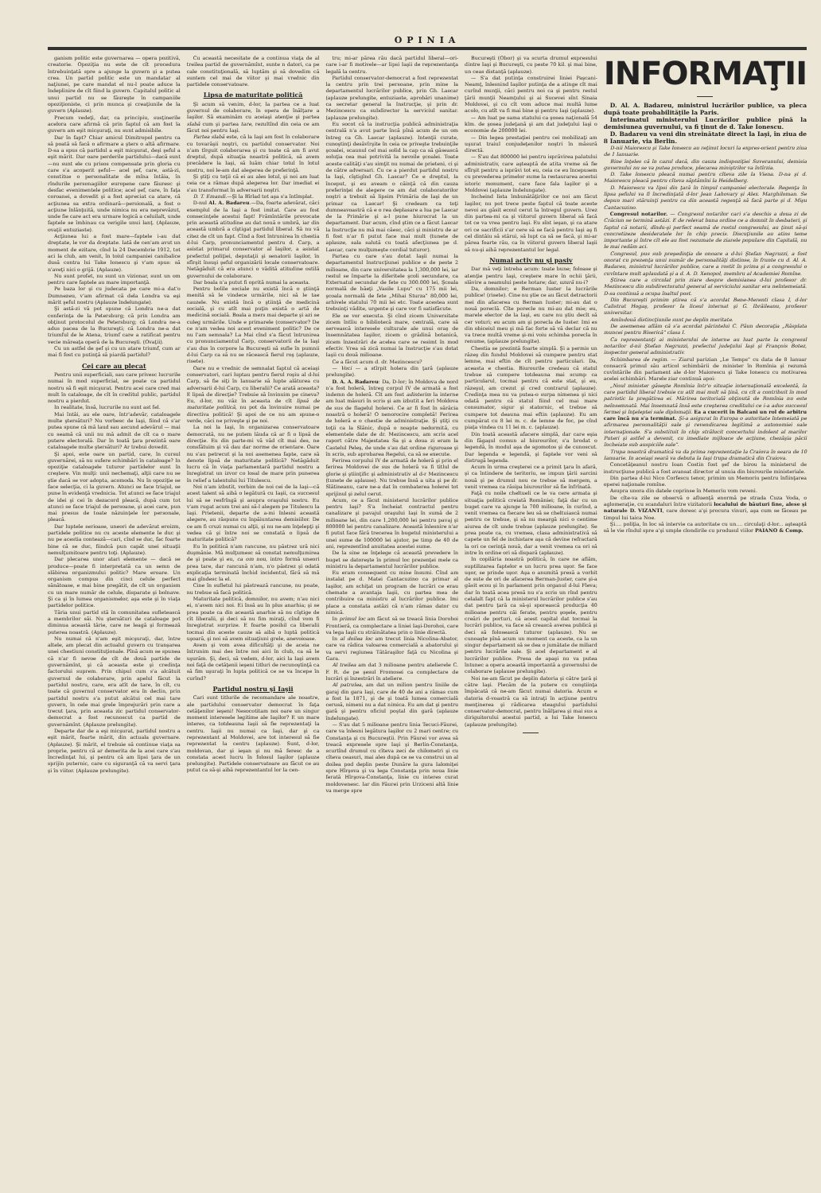OPINIA
ganism politic este guvernarea — opera pozitivă, creatorie. Opoziţia nu este de cît procedura întrebuinţată spre a ajunge la guvern şi a putea crea. Un partid politic este un mandatar al naţiunei, pe care mandat el nu-l poate aduce la îndeplinire de cît fiind la guvern. Capitalul politic al unui partid nu se făureşte în campaniile opoziţioniste, ci prin munca şi creaţiunile de la guvern (Aplauze).
Precum vedeţi, dar, ca principiu, susţinerile acelora care afirmă că prin faptul că am fost la guvern am eşit micşuraţi, nu sunt admisibile.
Dar în fapt? Chiar amicul Dimitropol pentru ca să poată să facă o afirmare a şters o altă afirmare. D-sa a spus că partidul a eşit micşurat, deşi şeful a eşit mărit. Dar oare perderile partidului—dacă sunt—nu sunt ele cu prisos compensate prin gloria cu care s'a acoperit şeful— acel şef, care, astă-zi, constitue o personalitate de mîna întâia, în rîndurile personagiilor europene care făuresc şi desfac evenimentele politice; acel şef, care, în faţa coroanei, a dovedit şi a fost apreciat ca atare, că acţiunea sa extra ordinară—persională, a fost o acţiune înlănţuită, unde nimica nu era neprevăzut, unde fie care act era urmare logică a celuilalt, unde faptele se îmbinau ca verigile unui lanţ. (Aplauze, ovaţii entuziaste).
Acţiunea lui a fost mare—faptele i-au dat dreptate, le vor da dreptate. Iată de cen'am avut un moment de ezitare, cînd la 24 Decembrie 1912, tot aci la club, am venit, în toiul campaniei canibalice dusă contra lui Take Ionescu şi v'am spus: să n'aveţi nici o grijă. (Aplauze).
Nu sunt profet, nu sunt un vizionar, sunt un om pentru care faptele au mare importanţă.
Pe baza lor şi cu judecata pe care mi-a dat'o Dumnezeu, v'am afirmat că dela Londra va eşi mărit şeful nostru (Aplauze îndelungate).
Şi astă-zi vă pot spune că Londra ne-a dat conferinţa de la Petersburg; că prin Londra am obţinut protocolul de Petersburg; că Londra ne-a adus pacea de la Bucureşti; că Londra ne-a dat triumful de le Atena, triumf care a ratificat pentru vecie măreaţa operă de la Bucureşti. (Ovaţii).
Cu un astfel de şef şi cu un atare triumf, cum ar mai fi fost cu putinţă să piardă partidul?
Cei care au plecat
Pentru unii superficiali, sau care privesc lucrurile numai în mod superficial, se poate ca partidul nostru să fi eşit micşurat. Pentru acei care cred mai mult în cataloage, de cît în creditul public, partidul nostru a pierdut.
In realitate, însă, lucrurile nu sunt ast fel.
Mai întâi, au ele oare, într'adevăr, cataloagele multe ştersături? Nu vorbesc de Iaşi, fiind că s'ar putea spune că mă laud sau ascund adevărul — mai cu seamă că unii nu mă admit de cît ca o mare putere electorală. Dar în toată ţara prezintă oare cataloagele multe ştersături? Ar trebui dovedit.
Şi apoi, este oare un partid, care, în cursul guvernărei, să nu sufere schimbări în cataloage? In opoziţie cataloagele tuturor partidelor sunt în creştere. Vin mulţi: unii nechemaţi, alţii care nu se ştie dacă se vor adopta, acomoda. Nu în opoziţie se face selecţia, ci la guvern. Atunci se face triajul, se pune în evidenţă vrednicia. Tot atunci se face triajul de idei şi cei în dezacord pleacă, după cum tot atunci se face triajul de persoane, şi acei care, pun mai presus de toate năzuinţele lor personale, pleacă.
Dar luptele serioase, uneori de adevărat eroizm, partidele politice nu cu aceste elemente le duc şi nu pe acestia contează—cari, cînd se duc, fac foarte bine că se duc, fiindcă pun capăt unei situaţii nemulţumitoare pentru toţi. (Aplauze).
Dar plecarea unor atari elemente — dacă se produce—poate fi interpretată ca un semn de slăbirea organizmului politic? Mare eroare. Un organism compus din cinci celule perfect sănătoase, e mai bine pregătit, de cît un organism cu un mare număr de celule, disparate şi bolnave. Şi ca şi în lumea organismelor, aşa este şi în viaţa partidelor politice.
Tăria unui partid stă în comunitatea sufletească a membrilor săi. Nu ştersături de cataloage pot diminua această tărie, care ne leagă şi formează puterea noastră. (Aplauze).
Nu numai că n'am eşit micşuraţi, dar, între altele, am plecat din actualul guvern cu tranşarea unei chestiuni constituţionale. Pînă acum se spunea că n'ar fi nevoe de cît de două partide de guvernămînt, şi că aceasta este şi credinţa factorului suprem. Prin chipul cum s'a alcătuit guvernul de colaborare, prin apelul făcut la partidul nostru, care, era atît de tare, în cît, cu toate că guvernul conservator era în declin, prin partidul nostru s'a putut alcătui cel mai tare guvern, în cele mai grele împrejurări prin care a trecut ţara, prin aceasta zic partidul conservator-democrat a fost recunoscut ca partid de guvernămînt. (Aplauze prelungite).
Departe dar de a eşi micşurat, partidul nostru a eşit mărit, foarte mărit, din actuala guvernare. (Aplauze). Şi mărit, el trebuie să continue viaţa sa proprie, pentru că ar demerita de la acei care s'au încredinţat lui, şi pentru că am lipsi ţara de un sprijin puternic, care cu siguranţă că va servi ţara şi în viitor. (Aplauze prelungite).
Cu această necesitate de a continua viaţa de al treilea partid de guvernămînt, sunte n datori, ca pe cale constituţională, să luptăm şi să dovedim că suntem cel mai de viitor şi mai vrednic din partidele conservatoare.
Lipsa de maturitate politică
Şi acum să venim, d-lor, la partea ce a luat guvernul de colaborare, în opera de înălţare a Iaşilor. Să examinăm cu aceiaşi atenţie şi partea slabă cum şi partea tare, rezultînd din ceia ce am făcut noi pentru Iaşi.
Partea slabă este, că la Iaşi am fost în colaborare cu tovarăşii noştri, cu partidul conservator. Noi n'am tîrguit colaborarea şi cu toate că am fi avut dreptul, după situaţia noastră politică, să avem precădere la Iaşi, să luăm chiar totul în lotul nostru, noi le-am dat alegerea de preferinţă.
Şi ştiţi cu toţii că ei au ales lotul, şi noi am luat ceia ce a rămas după alegerea lor. Dar imediat ei s'au transformat în adversarii noştri.
D. T. Emandi.—Şi la Bîrlad tot aşa s'a întîmplat.
D-nul Al. A. Badareu.—Da, foarte adevărat, căci exemplul de la Iaşi a fost imitat. Care au fost consecinţele acestui fapt! Frămîntările provocate prin această atitudine au dat nouă o umbră, iar din această umbră a cîştigat partidul liberal. Să nu vă citez de cît un fapt. Cînd a fost întrunirea în chestia d-lui Carp, pronunciamentul pentru d. Carp, a asistat primarul conservator al Iaşilor, a asistat prefectul poliţiei, deputaţii şi senatorii Iaşilor, în sfîrşit însuşi şeful organizării locale conservatoare. Netăgăduit că era atunci o vădită atitudine ostilă guvernului de colaborare.
Dar boala n'a putut fi oprită numai la aceasta.
Pentru bolile sociale nu există încă o ştiinţă menită să le vindece urmările, nici să le tae cauzele. Nu există încă o ştiinţă de medicină socială, şi cu atît mai puţin există o artă de medicină socială. Boala a mers mai departe şi azi se culeg urmările. Unde e primarele (conservator? De ce n'am vedea noi acest eveniment politic? De ce nu l'am semnala? La Mai cînd s'a făcut întrunirea cu pronunciamentul Carp, conservatorii de la Iaşi s'au dus în corpore la Bucureşti să sufle în pumnii d-lui Carp ca să nu se răcească fierul roş (aplauze, risete).
Oare nu e vrednic de semnalat faptul că aceiaşi conservatori, cari luptau pentru fierul roşiu al d-lui Carp, să fie siţi în Ianuarie să lupte alăturea cu adversarii d-lui Carp, cu liberalii? Ce arată aceasta? E lipsă de direcţie? Trebuie să învinuim pe cineva? Eu, d-lor, nu văz în aceasta de cît lipsă de maturitate politică, nu pot da învinuire numai pe directiva politică! Şi apoi de ce nu am spune-o verde, căci ne priveşte şi pe noi.
La noi la Iaşi, în organizarea conservatoare democrată, nu ne putem lăuda că ar fi o lipsă de direcţie. Eu din parte-mi vă văd cît mai des, ne consfătuim şi vă dau dar norme de orientare. Oare nu s'au petrecut şi la noi asemenea fapte, care să denote lipsă de maturitate politică? Netăgăduit lucru că în viaţa parlamentară partidul nostru a înregistrat un izvor co losal de mare prin punerea în relief a talentului lui Titulescu.
Noi n'am izbutit, vorbim de noi cei de la Iaşi—că acest talent să aibă o legătură cu Iaşii, ca succesul lui să se resfrîngă şi asupra oraşului nostru. Eu v'am rugat acum trei ani să-l alegem pe Titulescu la Iaşi. Prietenii, departe de a-mi înlesni această alegere, au răspuns cu înpăiuntarea demisiilor. De ce am fi cruzi numai cu alţii, şi nu ne-am înţelepţi şi vedea că şi între noi se constată o lipsă de maturitate politică?
Eu în politică n'am rancune, nu păstrez ură nici duşmănie. Mă mulţumesc să constat nemulţumirea de şi poate şi eu, ca om nou, intro formă uneori prea tare, dar rancună n'am, n'o păstrez şi odată explicaţia terminată închid incidentul, fără să mă mai gîndesc la el.
Cine în sufletul lui păstrează rancune, nu poate, nu trebue să facă politică.
Maturitate politică, domnilor, nu avem; n'au nici ei, n'avem nici noi. Ei însă au în plus anarhia; şi se prea poate ca din această anarhie să nu cîştige de cît liberalii, şi deci să nu fim miraţi, cînd vom fi înregistrat surprize. E foarte posibil ca liberalii tocmai din aceste cauze să aibă o luptă politică uşoară, şi noi să avem situaţiuni grele, anevoioase.
Avem şi vom avea dificultăţi şi de aceia ne întrunim mai des între noi aici în club, ca să le uşurăm. Şi, deci, să vedem, d-lor, aici la Iaşi avem noi faţă de cetăţenii ieşeni titluri de recunoştinţă ca să fim uşuraţi în lupta politică ce se va începe în curînd?
Partidul nostru şi Iaşii
Cari sunt titlurile de recomandare ale noastre, ale partidului conservator democrat în faţa cetăţenilor ieşeni! Nesocotitam noi oare un singur moment interesele legitime ale Iaşilor? E un mare interes, ca totdeauna Iaşii să fie reprezentaţi la centru. Iaşii nu numai ca Iaşi, dar şi ca reprezentant al Moldovei, are tot interesul să fie reprezentat la centru (aplauze). Sunt, d-lor, moldovan, dar şi ieşan şi nu mă feresc de a constata acest lucru în folosul Iaşilor (aplauze prelungite). Partidele conservatoare au făcut ce au putut ca să-şi aibă reprezentantul lor la cen-
tru; mi-ar părea rău dacă partidul liberal—ori-care i-ar fi motivele—ar lipsi Iaşii de reprezentanţa legală la centru.
Partidul conservator-democrat a fost reprezentat la centru prin trei persoane, prin mine la departamentul lucrărilor publice, prin Gh. Lascar (aplauze prelungite, entuziaste, aprobări unanime) ca secretar general la Instrucţie, şi prin dr. Mezincescu ca subdirector la serviciul sanitar. (aplauze prelungite).
Eu socot că la instrucţia publică administraţia centrală n'a avut parte încă pînă acum de un om întreg ca Gh. Lascar (aplauze). Intenţii curate, cunoştinţi desăvîrşite în ceia ce priveşte trebuinţile şcoalei, scaunul cel mai solid la cap ca să găsească soluţia cea mai potrivită la nevoile şcoalei. Toate aceste calităţi s'au simţit nu numai de prieteni, ci şi de către adversari. Cu ce a pierdut partidul nostru la Iaşi, cîştigînd Gh. Lascar? Ce e dreptul, la început, şi eu aveam o căinţă că din cauza preferinţei de alegere ce am dat colaboratorilor noştri a trebuit să lipsim Primăria de Iaşi de un primar ca Lascar! Şi credeam ca toţi dumneavoastră că e o rea deplasare a lua pe Lascar de la Primărie şi a-l pune biurocrat la un departament. Dar acum, cînd ştim ce a făcut Lascar la Instrucţie nu mă mai căesc, căci şi ministru de ar fi fost n'ar fi putut face mai mult (tunete de aplauze, sala salută cu toată afecţiunea pe d. Lascar, care mulţumeşte cordial tuturor).
Partea cu care s'au dotat Iaşii numai la departamentul Instrucţiunei publice e de peste 2 milioane, din care universitatea la 1,300,000 lei, iar restul se împarte la diferitele şcoli secundare, ca Externatul secundar de fete cu 300.000 lei, Şcoala normală de băeţi „Vasile Lupu" cu 175 mii lei, şcoala normală de fete „Mihai Sturza" 80,000 lei, arhivele statului 70 mii lei etc. Toate acestea sunt trebuinţi vădite, urgente şi care vor fi satisfăcute.
Ele se vor executa. Şi cînd zicem Universitate zicem întîiu o bibliotecă mare, centrală, care să servească interesele culturale ale unui oraş de însemnătatea Iaşilor, zicem o grădină botanică, zicem înzestrări de acelea care se resimt în mod efectiv. Vrea să zică numai la Instrucţie s'au dotat Iaşii cu două milioane.
Ce a făcut acum d. dr. Mezincescu?
— Voci — a stîrpit holera din ţară (aplauze prelungite).
D. A. A. Badareu: Da, D-lor; în Moldova de nord n'a fost holeră, întreg corpul IV de armată a fost indemn de holeră. Cît am fost adinterim la interne am luat măsuri în scris şi am izbutit a feri Moldova de sus de flagelul holerei. Ce ar fi fost în sărăcia noastră o holeră! O nenorocire completă! Ferirea de holeră e o chestie de administraţie. Şi ştiţi cu toţii ca la Slănic, după o noapte nedormită, cu elementele date de dr. Mezincescu, am scris acel raport către Majestatea Sa şi a doua zi eram la Castelul Peleş, de unde s'au dat ordine riguroase şi în scris, sub aprobarea Regelui, ca să se execute.
Ferirea corpului IV de armată de holeră şi prin el ferirea Moldovei de sus de holeră va fi titlul de glorie şi ştiinţific şi administrativ al d-r Mezincescu (tunete de aplause). Nu trebue însă a uita şi pe dr. Slătineanu, care ne-a dat în combaterea holerei tot sprijinul şi zelul cerut.
Acum, ce a făcut ministerul lucrărilor publice pentru Iaşi? S'a încheiat contractul pentru canalizare şi pavajul oraşului Iaşi în sumă de 2 milioane lei, din care 1,200,000 lei pentru pavaj şi 800000 lei pentru canalizare. Această înlesnire n'ar fi putut face fără trecerea în bugetul ministerului a unei sume de 100000 lei ajutor, pe timp de 40 de ani, reprezentînd anuitatea acestei sume.
De la sine se înţelege că această prevedere în buget se datoreşte în primul loc prezenţei mele ca ministru la departamentul lucrărilor publice.
Eu eram consequent cu mine însumi. Cînd am instalat pe d. Matei Cantacuzino ca primar al Iaşilor, am schiţat un program de lucrări ce erau chemate a avantaja Iaşii, cu partea mea de contribuire ca ministru al lucrărilor publice. Imi place a constata astăzi că n'am rămas dator cu nimică.
In primul loc am făcut să se treacă linia Dorohoi Frontieră, ca complectare a liniei Iaşi-Dorohoi, care va lega Iaşii cu străinătatea prin o linie directă.
In al doilea loc am trecut linia Nicolina-Abator, care va rădica valoarea comercială a abatorului şi va servi regiunea Tătăraşilor faţă cu Nicolina şi Gara.
Al treilea am dat 3 milioane pentru atelierele C. F. R. de pe şesul Fromosei ca complectare de lucrări şi înzestrări în ateliere.
Al patrulea, am dat un milion pentru liniile de garaj din gara Iaşi, care de 40 de ani a rămas cum a fost la 1871, şi de şi toată lumea comercială cerusă, nimeni nu a dat nimica. Eu am dat şi pentru gară şi pentru oficiul poştal din gară (aplauze îndelungate).
— S'au dat 5 milioane pentru linia Tecuci-Făurei, care va înlesni legătura Iaşilor cu 2 mari centre; cu Constanţa şi cu Bucureştii. Prin Făurei vor avea să treacă expresele spre Iaşi şi Berlin-Constanţa, scurtînd drumul cu cîteva zeci de chilometri şi cu cîteva ceasuri, mai ales după ce se va construi un al doilea pod deplin peste Dunăre la gura Ialomiţei spre Hîrşova şi va lega Constanţa prin noua linie ferată Hîrşova-Constanţa, linie cu interes curat moldovenesc. Iar din Făurei prin Urziceni altă linie va merge spre
Bucureşti (Obor) şi va scurta drumul expresului dintre Iaşi şi Bucureşti, cu peste 70 kil. şi mai bine, un ceas distanţă (aplauze).
— S'a dat putinţa construirei liniei Paşcani-Neamţ, înlesnind Iaşilor putinţa de a atinge cît mai curînd munţii, căci pentru noi ca şi pentru restul ţării munţii Neamţului şi ai Sucevei sînt Sinaia Moldovei, şi cu cît vom aduce mai multă lume acolo, cu atît va fi mai bine şi pentru Iaşi (aplauze).
— Am luat pe sama statului ca şosea naţională 54 klm. de şosea judeţană şi am dat judeţului Iaşi o economie de 200000 lei.
— Din legea prestaţiei pentru cei mobilizaţi am uşurat traiul conjudeţenilor noştri în măsură directă.
— S'au dat 800000 lei pentru isprăvirea palatului administrativ, care aşteaptă de atita vreme să fie sfîrşit pentru a isprăvi tot eu, ceia ce eu începusem cu prevederea primelor sume la restaurarea acestui istoric monument, care face fala Iaşilor şi a Moldovei (aplauze îndelungate).
Incheind lista îmbunătăţirilor ce noi am făcut Iaşilor, nu pot trece peste faptul că toate aceste nevoi au găsit ecoul cerut la întregul guvern. Urez din partea-mi ca şi viitorul guvern liberal să facă tot ce va vrea pentru Iaşi. Eu sînt ieşan, şi ca atare ori ce sacrificii s'ar cere să se facă pentru Iaşi aş fi cel dintâiu să stărui, să lupt ca să se facă, şi mi-ar părea foarte rău, ca în viitorul guvern liberal Iaşii să nu-şi aibă reprezentantul lor legal.
Numai activ nu şi pasiv
Dar mă veţi întreba acum: toate bune; foloase şi atenţie pentru Iaşi, creştere mare în ochii ţării, slăvire a neamului peste hotare; dar, uzură nu-i?
Da, domnilor; e Berman Iuster la lucrările publice! (risete). Cine nu ştie ce au făcut detractorii mei din afacerea cu Berman Iuster; mi-au dat o nouă poreclă. Cîte porecle nu mi-au dat mie; eu, marele elector de la Iaşi, eu care nu ştiu decît să cer voturi; eu acum am şi porecla de Iuster. Imi es din obiceiul meu şi mă fac forte să vă declar că nu va trece multă vreme şi-mi voiu schimba porecla în renume, (aplauze prelungite).
Chestia se prezintă foarte simplă. Şi a permis un răzeş din fundul Moldovei să cumpere pentru stat lemne, mai eftin de cît pentru particulari. Da, aceasta e chestia. Biurourile credeau că statul trebue să cumpere totdeauna mai scump ca particularul, tocmai pentru că este stat, şi eu, răzeşul, am crezut şi cred contrarul (aplauze). Credinţa mea nu va putea-o surpa nimenea şi nici odată pentru că statul fiind cel mai mare consumator, sigur şi statornic, el trebue să cumpere tot deauna mai eftin (aplauze). Eu am cumpărat cu 8 lei m. c. de lemne de foc, pe cînd piaţa vindea cu 11 lei m. c. (aplauze).
Din toată această afacere simplă, dar care eşia din făgaşul comun al biurourilor, s'a brodat o legendă, în modul aşa de sgomotos şi de cunoscut. Dar legenda e legendă, şi faptele vor veni să distrugă legenda.
Acum în urma creşterei ce a primit ţara în afară, şi ca întindere de teritoriu, se impun ţării sarcini nouă şi pe drumul nou ce trebue să mergem, a venit vremea ca răsipa biurourilor să fie înfrînată.
Faţă cu noile cheltueli ce le va cere armata şi situaţia politică creiată României; faţă dar cu un buget care va ajunge la 700 milioane, în curînd, a venit vremea ca fiecare leu să se cheltuiască numai pentru ce trebue, şi să nu meargă nici o centime aiurea de cît unde trebue (aplauze prelungite). Se prea poate ca, cu vremea, clasa administrativă să capete un fel de inchistare aşa că devine refractară la ori ce cerinţă nouă, dar a venit vremea ca ori să intre în ordine ori să dispară (aplauze).
In copilăria noastră politică, în care ne aflăm, suptilizarea faptelor e un lucru prea uşor. Se face uşor, se prinde uşor. Aşa o anumită presă a vorbit de sute de ori de afacerea Berman-Juster, care şi-a găsit ecou şi în parlament prin organul d-lui Fleva; dar în toată acea presă nu s'a scris un rînd pentru celalalt fapt că la ministerul lucrărilor publice s'au dat pentru ţară ca să-şi sporească producţia 40 milioane pentru căi ferate, pentru şoşele, pentru creări de porturi, că acest capital dat tocmai la lucrări publice, va face să crească averea publică şi deci să folosească tuturor (aplauze). Nu se cunoaşte pînă acum un moment ca aceste, ca la un singur departament să se dea o jumătate de miliard pentru lucrările sale. Şi acel departament e al lucrărilor publice. Presa de apaşi nu va putea întunec a opera această importantă a guvernului de colaborare (aplause prelungite).
Noi ne-am făcut pe deplin datoria şi către ţară şi către Iaşi. Plecăm de la putere cu conştiinţa împăcată că ne-am făcut numai datoria. Acum e datoria d-voastră ca să intraţi în acţiune pentru menţinerea şi rădicarea steagului partidului conservator-democrat, pentru înălţarea şi mai sus a diriguitorului acestui partid, a lui Take Ionescu (aplauze prelungite).
INFORMAŢII
D. Al. A. Badareu, ministrul lucrărilor publice, va pleca după toate probabilităţile la Paris.
Interimatul ministerului Lucrărilor publice pînă la demisiunea guvernului, va fi ţinut de d. Take Ionescu.
D. Badareu va veni din streinătate direct la Iaşi, în ziua de 8 Ianuarie, via Berlin.
D-nii Maiorescu şi Take Ionescu au reţinut locuri la expres-orient pentru ziua de 1 Ianuarie.
Bine înţeles că în cazul dacă, din cauza indispoziţiei Suveranului, demisia guvernului nu se va putea produce, plecarea miniştrilor va întîrzia.
D. Take Ionescu pleacă numai pentru cîteva zile la Viena. D-na şi d. Maiorescu pleacă pentru cîteva săptămîni la Heidelberg.
D. Maiorescu va lipsi din ţară în timpul campaniei electorale. Regenţa în lipsa şefului va fi încredinţată d-lor Jean Lahovary şi Alex. Marghiloman. Se depun mari stăruinţi pentru ca din această regenţă să facă parte şi d. Mişu Cantacuzino.
Congresul notarilor. — Congresul notarilor cari s'a deschis a doua zi de Crăciun se termină astăzi. E de relevat buna ordine ce a domnit în desbateri, şi faptul că notarii, dîndu-şi perfect seamă de rostul congresului, au ţinut să-şi concretizeze desideratele lor în chip precis. Discuţiunile au atins teme importante şi între cît ele au fost rezumate de ziarele populare din Capitală, nu le mai redăm aci.
Congresul, pus sub preşedinţia de onoare a d-lui Ştefan Negruzzi, a fost onorat cu prezenţa unui număr de personalităţi distinse, în frunte cu d. Al. A. Badareu, ministrul lucrărilor publice, care a rostit în prima şi a congresului o cuvîntare mult aplaudată şi a d. A. D. Xenopol, membru al Academiei Romîne.
Ştirea care a circulat prin ziare despre demisianea d-lui profesor dr. Mezincescu din subdirectoratul general al serviciului sanitar era neîntemeiată. D-sa continuă a ocupa înaltul post.
Din Bucureşti primim ştirea că s'a acordat Bene-Merenti clasa I, d-lor Calistrat Hogaş, profesor la liceul internat şi G. Ibrăileanu, profesor universitar.
Amîndouă distincţiunile sunt pe deplin meritate.
De asemenea aflăm că s'a acordat părintelui C. Păun decoraţia „Răsplata muncei pentru Biserică" clasa I.
Ca reprezentanţi ai ministerului de interne au luat parte la congresul notarilor d-nii Ştefan Negruzzi, prefectul judeţului Iaşi şi François Botez, inspector general administrativ.
Schimbarea de regim. — Ziarul parizian „Le Temps" cu data de 8 Ianuar consacră primul său articol schimbării de minister în Romînia şi rezumă cuvîntările din parlament ale d-lor Maiorescu şi Take Ionescu cu motivarea acelei schimbări. Marele ziar continuă apoi:
„Noul minister găseşte Romînia într'o situaţie internaţională excelentă, la care partidul liberal trebuie cu atît mai mult să ţină, cu cît a contribuit în mod patriotic la pregătirea ei. Mărirea teritorială obţinută de Romînia nu este neînsemnată. Mai însemnată însă este creşterea creditului ce i-a adus succesul fermei şi înţeleptei sale diplomaţii. Ea a cucerit în Balcani un rol de arbitru care încă nu s'a terminat. Şi-a asigurat în Europa o autoritate întemeiată pe afirmarea personalităţii sale şi revendicarea legitimă a autonomiei sale internaţionale. S'a substituit în chip strălucit concertului indolent al marilor Puteri şi astfel a devenit, cu imediate mijloace de acţiune, chezăşia păcii încheiate sub auspiciile sale".
Trupa noastră dramatică va da prima reprezentaţie la Craiova în seara de 10 Ianuarie. In aceiaşi seară va debuta la Iaşi trupa dramatică din Craiova.
Concetăţeanul nostru Ioan Costin fost şef de birou la ministerul de instrucţiune publică a fost avansat director al unuia din biurourile ministeriale.
Din partea d-lui Nico Corfescu tenor, primim un Memoriu pentru înfiinţarea operei naţionale romîne.
Asupra unora din datele coprinse în Memoriu vom reveni.
De cîte-va zile se observă o afluenţă enormă pe strada Cuza Voda, o aglomeraţie, cu scandaluri între vizitatorii localului de băuturi fine, alese şi naturale D. VIZANTI, care doresc a'şi procura vinuri, aşa cum se făceau pe timpul lui taica Noe.
Şi.... poliţia, în loc să intervie ca autoritate cu un.... circulaţi d-lor... aşteaptă să le vie rîndul spre a'şi umple clondirile cu produsul viilor PAIANO & Comp.